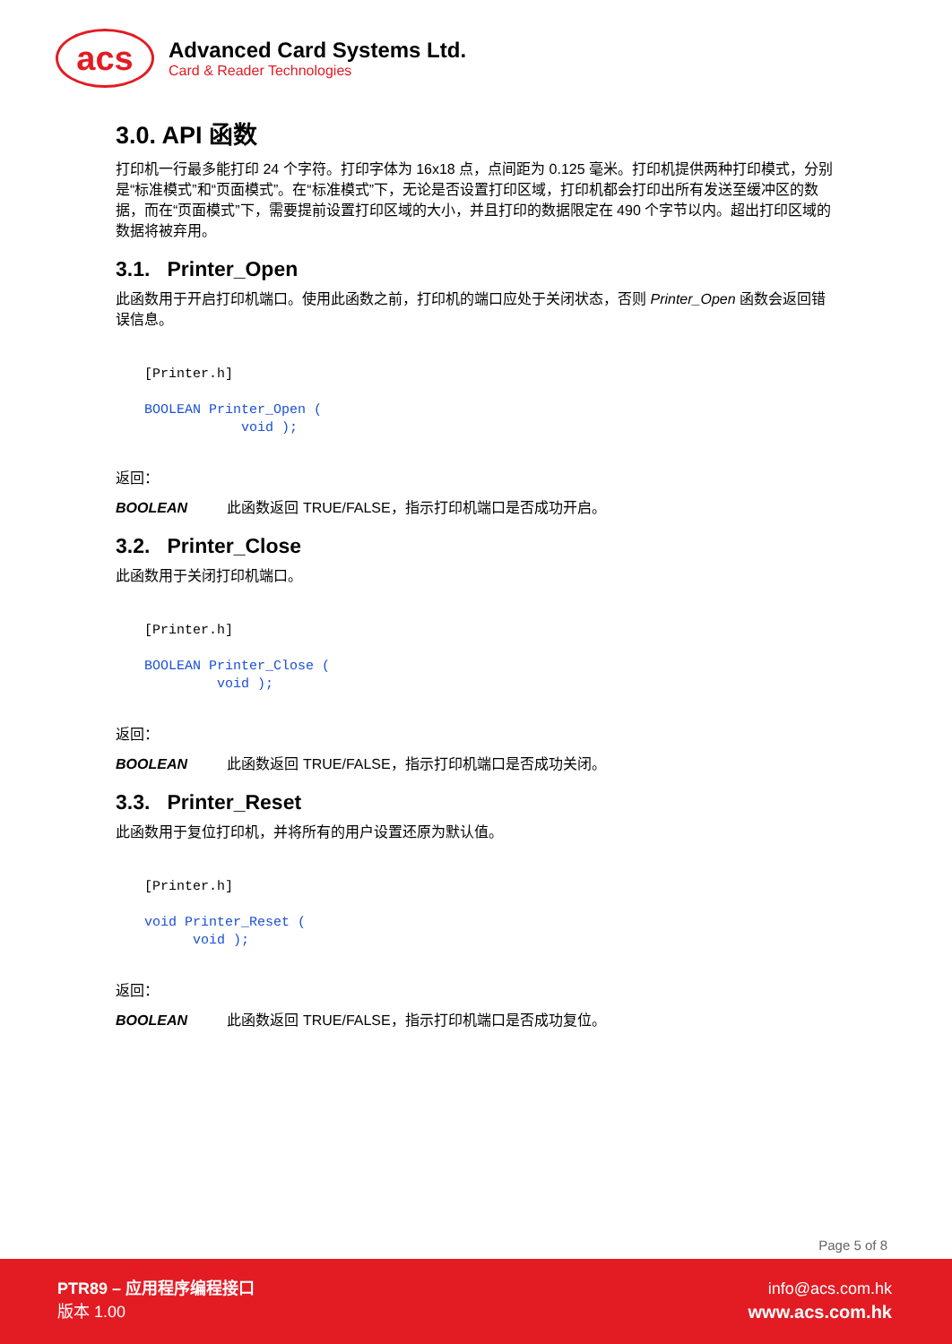acs
Advanced Card Systems Ltd.
Card & Reader Technologies
3.0. API 函数
打印机一行最多能打印 24 个字符。打印字体为 16x18 点，点间距为 0.125 毫米。打印机提供两种打印模式，分别是“标准模式”和“页面模式”。在“标准模式”下，无论是否设置打印区域，打印机都会打印出所有发送至缓冲区的数据，而在“页面模式”下，需要提前设置打印区域的大小，并且打印的数据限定在 490 个字节以内。超出打印区域的数据将被弃用。
3.1. Printer_Open
此函数用于开启打印机端口。使用此函数之前，打印机的端口应处于关闭状态，否则 Printer_Open 函数会返回错误信息。
[Printer.h]

BOOLEAN Printer_Open (
            void );
返回：
BOOLEAN 此函数返回 TRUE/FALSE，指示打印机端口是否成功开启。
3.2. Printer_Close
此函数用于关闭打印机端口。
[Printer.h]

BOOLEAN Printer_Close (
         void );
返回：
BOOLEAN 此函数返回 TRUE/FALSE，指示打印机端口是否成功关闭。
3.3. Printer_Reset
此函数用于复位打印机，并将所有的用户设置还原为默认值。
[Printer.h]

void Printer_Reset (
      void );
返回：
BOOLEAN 此函数返回 TRUE/FALSE，指示打印机端口是否成功复位。
Page 5 of 8
PTR89 – 应用程序编程接口
版本 1.00
info@acs.com.hk
www.acs.com.hk